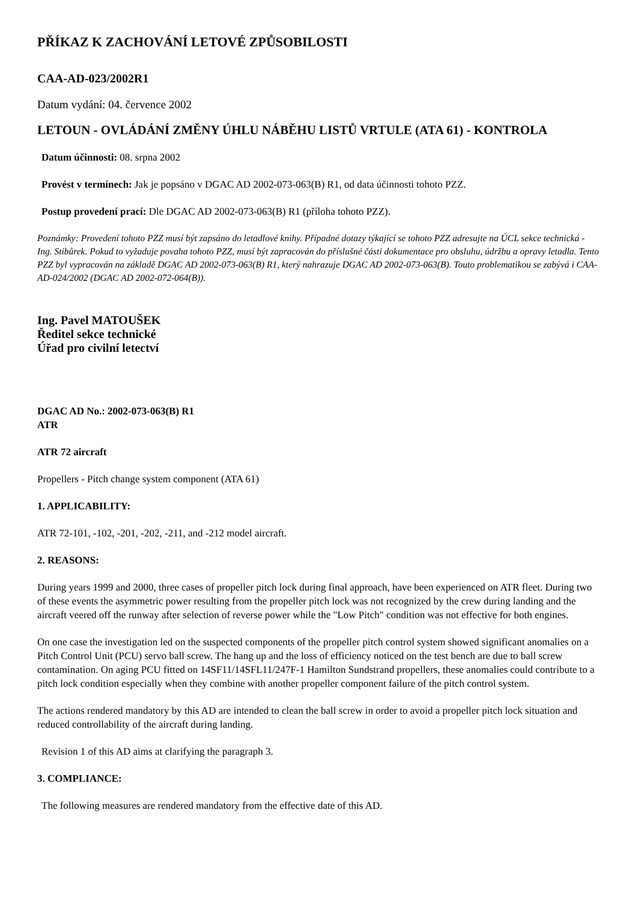PŘÍKAZ K ZACHOVÁNÍ LETOVÉ ZPŮSOBILOSTI
CAA-AD-023/2002R1
Datum vydání: 04. července 2002
LETOUN - OVLÁDÁNÍ ZMĚNY ÚHLU NÁBĚHU LISTŮ VRTULE (ATA 61) - KONTROLA
Datum účinnosti: 08. srpna 2002
Provést v termínech: Jak je popsáno v DGAC AD 2002-073-063(B) R1, od data účinnosti tohoto PZZ.
Postup provedení prací: Dle DGAC AD 2002-073-063(B) R1 (příloha tohoto PZZ).
Poznámky: Provedení tohoto PZZ musí být zapsáno do letadlové knihy. Případné dotazy týkající se tohoto PZZ adresujte na ÚCL sekce technická - Ing. Stibůrek. Pokud to vyžaduje povaha tohoto PZZ, musí být zapracován do příslušné části dokumentace pro obsluhu, údržbu a opravy letadla. Tento PZZ byl vypracován na základě DGAC AD 2002-073-063(B) R1, který nahrazuje DGAC AD 2002-073-063(B). Touto problematikou se zabývá i CAA-AD-024/2002 (DGAC AD 2002-072-064(B)).
Ing. Pavel MATOUŠEK
Ředitel sekce technické
Úřad pro civilní letectví
DGAC AD No.: 2002-073-063(B) R1
ATR
ATR 72 aircraft
Propellers - Pitch change system component (ATA 61)
1. APPLICABILITY:
ATR 72-101, -102, -201, -202, -211, and -212 model aircraft.
2. REASONS:
During years 1999 and 2000, three cases of propeller pitch lock during final approach, have been experienced on ATR fleet. During two of these events the asymmetric power resulting from the propeller pitch lock was not recognized by the crew during landing and the aircraft veered off the runway after selection of reverse power while the "Low Pitch" condition was not effective for both engines.
On one case the investigation led on the suspected components of the propeller pitch control system showed significant anomalies on a Pitch Control Unit (PCU) servo ball screw. The hang up and the loss of efficiency noticed on the test bench are due to ball screw contamination. On aging PCU fitted on 14SF11/14SFL11/247F-1 Hamilton Sundstrand propellers, these anomalies could contribute to a pitch lock condition especially when they combine with another propeller component failure of the pitch control system.
The actions rendered mandatory by this AD are intended to clean the ball screw in order to avoid a propeller pitch lock situation and reduced controllability of the aircraft during landing.
Revision 1 of this AD aims at clarifying the paragraph 3.
3. COMPLIANCE:
The following measures are rendered mandatory from the effective date of this AD.